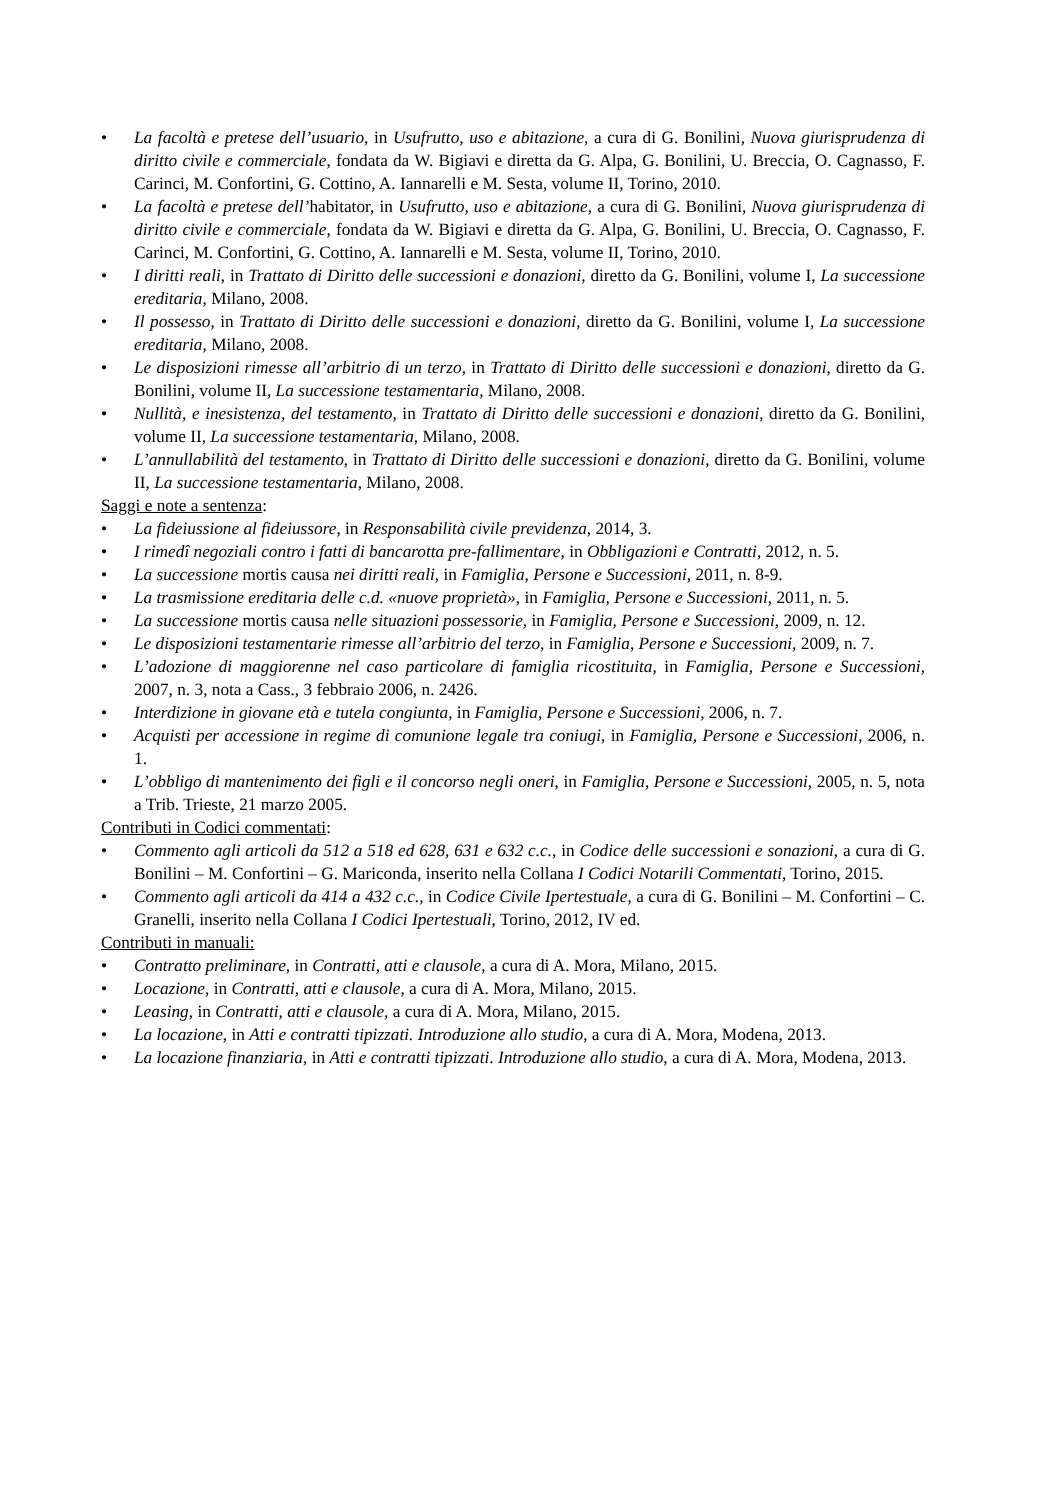• La facoltà e pretese dell’usuario, in Usufrutto, uso e abitazione, a cura di G. Bonilini, Nuova giurisprudenza di diritto civile e commerciale, fondata da W. Bigiavi e diretta da G. Alpa, G. Bonilini, U. Breccia, O. Cagnasso, F. Carinci, M. Confortini, G. Cottino, A. Iannarelli e M. Sesta, volume II, Torino, 2010.
• La facoltà e pretese dell’habitator, in Usufrutto, uso e abitazione, a cura di G. Bonilini, Nuova giurisprudenza di diritto civile e commerciale, fondata da W. Bigiavi e diretta da G. Alpa, G. Bonilini, U. Breccia, O. Cagnasso, F. Carinci, M. Confortini, G. Cottino, A. Iannarelli e M. Sesta, volume II, Torino, 2010.
• I diritti reali, in Trattato di Diritto delle successioni e donazioni, diretto da G. Bonilini, volume I, La successione ereditaria, Milano, 2008.
• Il possesso, in Trattato di Diritto delle successioni e donazioni, diretto da G. Bonilini, volume I, La successione ereditaria, Milano, 2008.
• Le disposizioni rimesse all’arbitrio di un terzo, in Trattato di Diritto delle successioni e donazioni, diretto da G. Bonilini, volume II, La successione testamentaria, Milano, 2008.
• Nullità, e inesistenza, del testamento, in Trattato di Diritto delle successioni e donazioni, diretto da G. Bonilini, volume II, La successione testamentaria, Milano, 2008.
• L’annullabilità del testamento, in Trattato di Diritto delle successioni e donazioni, diretto da G. Bonilini, volume II, La successione testamentaria, Milano, 2008.
Saggi e note a sentenza:
• La fideiussione al fideiussore, in Responsabilità civile previdenza, 2014, 3.
• I rimedî negoziali contro i fatti di bancarotta pre-fallimentare, in Obbligazioni e Contratti, 2012, n. 5.
• La successione mortis causa nei diritti reali, in Famiglia, Persone e Successioni, 2011, n. 8-9.
• La trasmissione ereditaria delle c.d. «nuove proprietà», in Famiglia, Persone e Successioni, 2011, n. 5.
• La successione mortis causa nelle situazioni possessorie, in Famiglia, Persone e Successioni, 2009, n. 12.
• Le disposizioni testamentarie rimesse all’arbitrio del terzo, in Famiglia, Persone e Successioni, 2009, n. 7.
• L’adozione di maggiorenne nel caso particolare di famiglia ricostituita, in Famiglia, Persone e Successioni, 2007, n. 3, nota a Cass., 3 febbraio 2006, n. 2426.
• Interdizione in giovane età e tutela congiunta, in Famiglia, Persone e Successioni, 2006, n. 7.
• Acquisti per accessione in regime di comunione legale tra coniugi, in Famiglia, Persone e Successioni, 2006, n. 1.
• L’obbligo di mantenimento dei figli e il concorso negli oneri, in Famiglia, Persone e Successioni, 2005, n. 5, nota a Trib. Trieste, 21 marzo 2005.
Contributi in Codici commentati:
• Commento agli articoli da 512 a 518 ed 628, 631 e 632 c.c., in Codice delle successioni e sonazioni, a cura di G. Bonilini – M. Confortini – G. Mariconda, inserito nella Collana I Codici Notarili Commentati, Torino, 2015.
• Commento agli articoli da 414 a 432 c.c., in Codice Civile Ipertestuale, a cura di G. Bonilini – M. Confortini – C. Granelli, inserito nella Collana I Codici Ipertestuali, Torino, 2012, IV ed.
Contributi in manuali:
• Contratto preliminare, in Contratti, atti e clausole, a cura di A. Mora, Milano, 2015.
• Locazione, in Contratti, atti e clausole, a cura di A. Mora, Milano, 2015.
• Leasing, in Contratti, atti e clausole, a cura di A. Mora, Milano, 2015.
• La locazione, in Atti e contratti tipizzati. Introduzione allo studio, a cura di A. Mora, Modena, 2013.
• La locazione finanziaria, in Atti e contratti tipizzati. Introduzione allo studio, a cura di A. Mora, Modena, 2013.